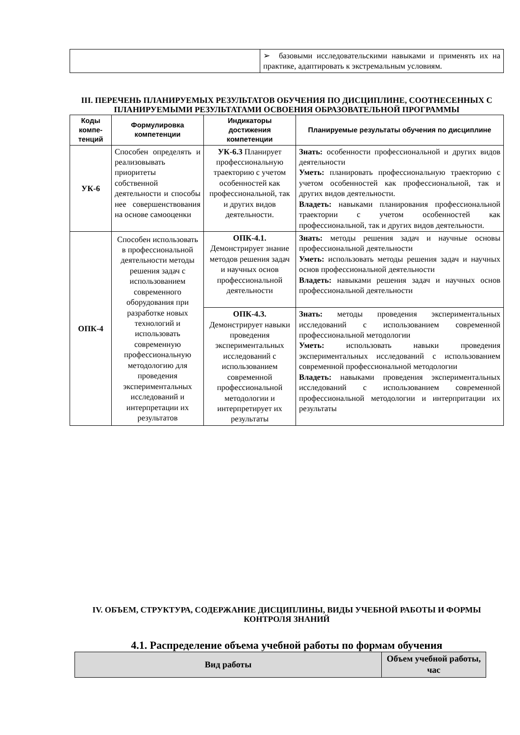| | ➢ базовыми исследовательскими навыками и применять их на практике, адаптировать к экстремальным условиям. |
III. ПЕРЕЧЕНЬ ПЛАНИРУЕМЫХ РЕЗУЛЬТАТОВ ОБУЧЕНИЯ ПО ДИСЦИПЛИНЕ, СООТНЕСЕННЫХ С ПЛАНИРУЕМЫМИ РЕЗУЛЬТАТАМИ ОСВОЕНИЯ ОБРАЗОВАТЕЛЬНОЙ ПРОГРАММЫ
| Коды компе-тенций | Формулировка компетенции | Индикаторы достижения компетенции | Планируемые результаты обучения по дисциплине |
| --- | --- | --- | --- |
| УК-6 | Способен определять и реализовывать приоритеты собственной деятельности и способы нее совершенствования на основе самооценки | УК-6.3 Планирует профессиональную траекторию с учетом особенностей как профессиональной, так и других видов деятельности. | Знать: особенности профессиональной и других видов деятельности Уметь: планировать профессиональную траекторию с учетом особенностей как профессиональной, так и других видов деятельности. Владеть: навыками планирования профессиональной траектории с учетом особенностей как профессиональной, так и других видов деятельности. |
| ОПК-4 | Способен использовать в профессиональной деятельности методы решения задач с использованием современного оборудования при разработке новых технологий и использовать современную профессиональную методологию для проведения экспериментальных исследований и интерпретации их результатов | ОПК-4.1. Демонстрирует знание методов решения задач и научных основ профессиональной деятельности | Знать: методы решения задач и научные основы профессиональной деятельности Уметь: использовать методы решения задач и научных основ профессиональной деятельности Владеть: навыками решения задач и научных основ профессиональной деятельности |
| | | ОПК-4.3. Демонстрирует навыки проведения экспериментальных исследований с использованием современной профессиональной методологии и интерпретирует их результаты | Знать: методы проведения экспериментальных исследований с использованием современной профессиональной методологии Уметь: использовать навыки проведения экспериментальных исследований с использованием современной профессиональной методологии Владеть: навыками проведения экспериментальных исследований с использованием современной профессиональной методологии и интерпритации их результаты |
IV. ОБЪЕМ, СТРУКТУРА, СОДЕРЖАНИЕ ДИСЦИПЛИНЫ, ВИДЫ УЧЕБНОЙ РАБОТЫ И ФОРМЫ КОНТРОЛЯ ЗНАНИЙ
4.1. Распределение объема учебной работы по формам обучения
| Вид работы | Объем учебной работы, час |